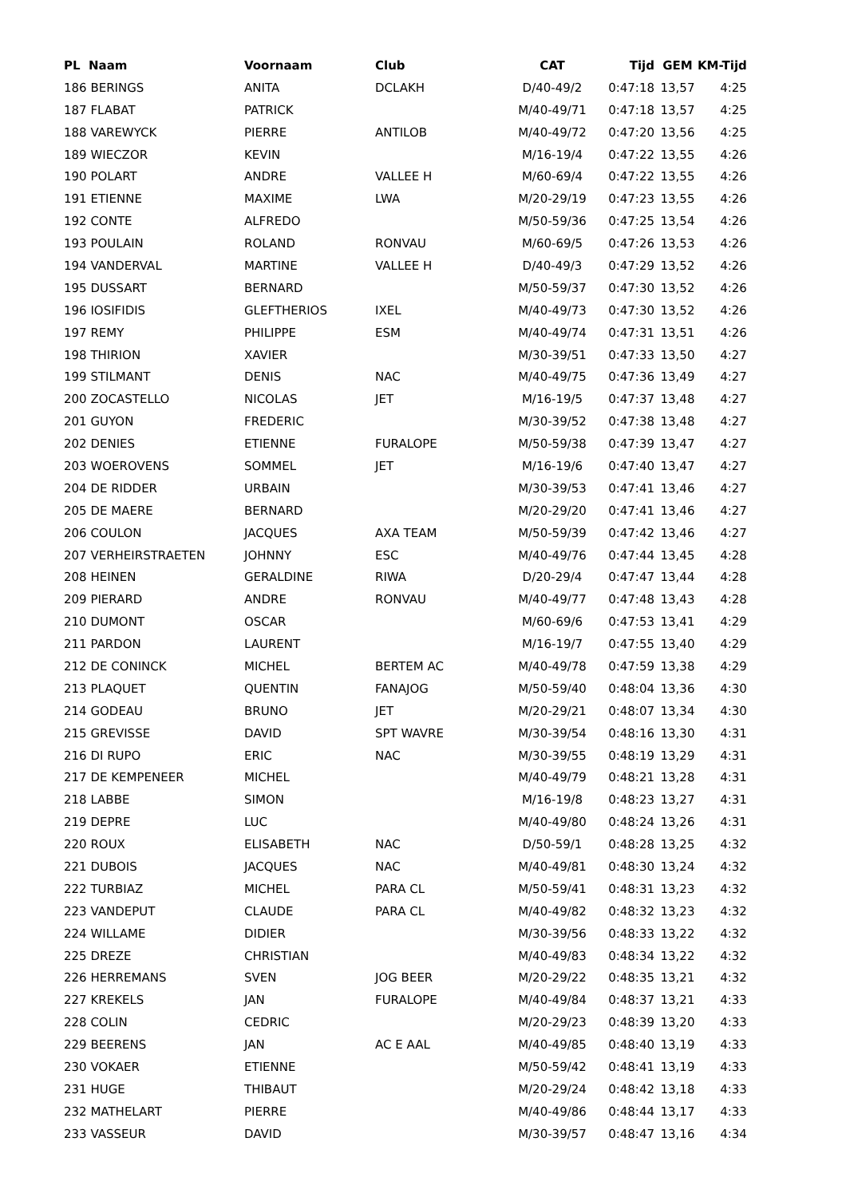| PL Naam | Voornaam | Club | CAT | Tijd | GEM | KM-Tijd |
| --- | --- | --- | --- | --- | --- | --- |
| 186 BERINGS | ANITA | DCLAKH | D/40-49/2 | 0:47:18 | 13,57 | 4:25 |
| 187 FLABAT | PATRICK | | M/40-49/71 | 0:47:18 | 13,57 | 4:25 |
| 188 VAREWYCK | PIERRE | ANTILOB | M/40-49/72 | 0:47:20 | 13,56 | 4:25 |
| 189 WIECZOR | KEVIN | | M/16-19/4 | 0:47:22 | 13,55 | 4:26 |
| 190 POLART | ANDRE | VALLEE H | M/60-69/4 | 0:47:22 | 13,55 | 4:26 |
| 191 ETIENNE | MAXIME | LWA | M/20-29/19 | 0:47:23 | 13,55 | 4:26 |
| 192 CONTE | ALFREDO | | M/50-59/36 | 0:47:25 | 13,54 | 4:26 |
| 193 POULAIN | ROLAND | RONVAU | M/60-69/5 | 0:47:26 | 13,53 | 4:26 |
| 194 VANDERVAL | MARTINE | VALLEE H | D/40-49/3 | 0:47:29 | 13,52 | 4:26 |
| 195 DUSSART | BERNARD | | M/50-59/37 | 0:47:30 | 13,52 | 4:26 |
| 196 IOSIFIDIS | GLEFTHERIOS | IXEL | M/40-49/73 | 0:47:30 | 13,52 | 4:26 |
| 197 REMY | PHILIPPE | ESM | M/40-49/74 | 0:47:31 | 13,51 | 4:26 |
| 198 THIRION | XAVIER | | M/30-39/51 | 0:47:33 | 13,50 | 4:27 |
| 199 STILMANT | DENIS | NAC | M/40-49/75 | 0:47:36 | 13,49 | 4:27 |
| 200 ZOCASTELLO | NICOLAS | JET | M/16-19/5 | 0:47:37 | 13,48 | 4:27 |
| 201 GUYON | FREDERIC | | M/30-39/52 | 0:47:38 | 13,48 | 4:27 |
| 202 DENIES | ETIENNE | FURALOPE | M/50-59/38 | 0:47:39 | 13,47 | 4:27 |
| 203 WOEROVENS | SOMMEL | JET | M/16-19/6 | 0:47:40 | 13,47 | 4:27 |
| 204 DE RIDDER | URBAIN | | M/30-39/53 | 0:47:41 | 13,46 | 4:27 |
| 205 DE MAERE | BERNARD | | M/20-29/20 | 0:47:41 | 13,46 | 4:27 |
| 206 COULON | JACQUES | AXA TEAM | M/50-59/39 | 0:47:42 | 13,46 | 4:27 |
| 207 VERHEIRSTRAETEN | JOHNNY | ESC | M/40-49/76 | 0:47:44 | 13,45 | 4:28 |
| 208 HEINEN | GERALDINE | RIWA | D/20-29/4 | 0:47:47 | 13,44 | 4:28 |
| 209 PIERARD | ANDRE | RONVAU | M/40-49/77 | 0:47:48 | 13,43 | 4:28 |
| 210 DUMONT | OSCAR | | M/60-69/6 | 0:47:53 | 13,41 | 4:29 |
| 211 PARDON | LAURENT | | M/16-19/7 | 0:47:55 | 13,40 | 4:29 |
| 212 DE CONINCK | MICHEL | BERTEM AC | M/40-49/78 | 0:47:59 | 13,38 | 4:29 |
| 213 PLAQUET | QUENTIN | FANAJOG | M/50-59/40 | 0:48:04 | 13,36 | 4:30 |
| 214 GODEAU | BRUNO | JET | M/20-29/21 | 0:48:07 | 13,34 | 4:30 |
| 215 GREVISSE | DAVID | SPT WAVRE | M/30-39/54 | 0:48:16 | 13,30 | 4:31 |
| 216 DI RUPO | ERIC | NAC | M/30-39/55 | 0:48:19 | 13,29 | 4:31 |
| 217 DE KEMPENEER | MICHEL | | M/40-49/79 | 0:48:21 | 13,28 | 4:31 |
| 218 LABBE | SIMON | | M/16-19/8 | 0:48:23 | 13,27 | 4:31 |
| 219 DEPRE | LUC | | M/40-49/80 | 0:48:24 | 13,26 | 4:31 |
| 220 ROUX | ELISABETH | NAC | D/50-59/1 | 0:48:28 | 13,25 | 4:32 |
| 221 DUBOIS | JACQUES | NAC | M/40-49/81 | 0:48:30 | 13,24 | 4:32 |
| 222 TURBIAZ | MICHEL | PARA CL | M/50-59/41 | 0:48:31 | 13,23 | 4:32 |
| 223 VANDEPUT | CLAUDE | PARA CL | M/40-49/82 | 0:48:32 | 13,23 | 4:32 |
| 224 WILLAME | DIDIER | | M/30-39/56 | 0:48:33 | 13,22 | 4:32 |
| 225 DREZE | CHRISTIAN | | M/40-49/83 | 0:48:34 | 13,22 | 4:32 |
| 226 HERREMANS | SVEN | JOG BEER | M/20-29/22 | 0:48:35 | 13,21 | 4:32 |
| 227 KREKELS | JAN | FURALOPE | M/40-49/84 | 0:48:37 | 13,21 | 4:33 |
| 228 COLIN | CEDRIC | | M/20-29/23 | 0:48:39 | 13,20 | 4:33 |
| 229 BEERENS | JAN | AC E AAL | M/40-49/85 | 0:48:40 | 13,19 | 4:33 |
| 230 VOKAER | ETIENNE | | M/50-59/42 | 0:48:41 | 13,19 | 4:33 |
| 231 HUGE | THIBAUT | | M/20-29/24 | 0:48:42 | 13,18 | 4:33 |
| 232 MATHELART | PIERRE | | M/40-49/86 | 0:48:44 | 13,17 | 4:33 |
| 233 VASSEUR | DAVID | | M/30-39/57 | 0:48:47 | 13,16 | 4:34 |